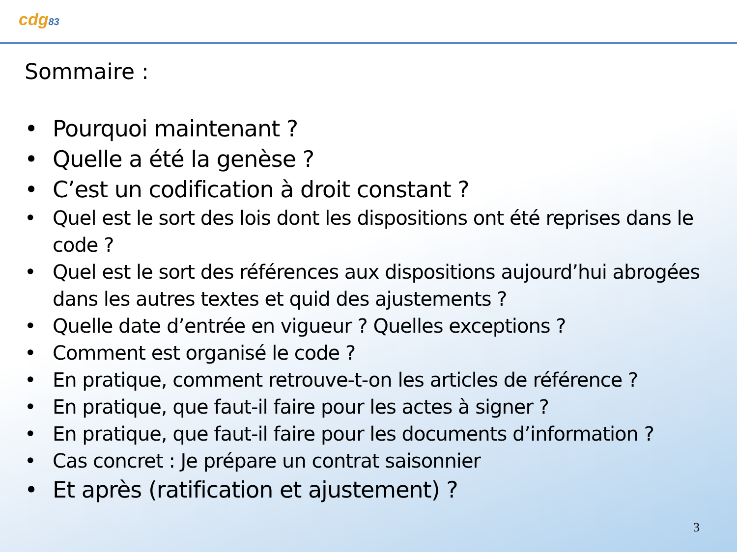cdg83
Sommaire :
• Pourquoi maintenant ?
• Quelle a été la genèse ?
• C’est un codification à droit constant ?
• Quel est le sort des lois dont les dispositions ont été reprises dans le code ?
• Quel est le sort des références aux dispositions aujourd’hui abrogées dans les autres textes et quid des ajustements ?
• Quelle date d’entrée en vigueur ? Quelles exceptions ?
• Comment est organisé le code ?
• En pratique, comment retrouve-t-on les articles de référence ?
• En pratique, que faut-il faire pour les actes à signer ?
• En pratique, que faut-il faire pour les documents d’information ?
• Cas concret : Je prépare un contrat saisonnier
• Et après (ratification et ajustement) ?
3